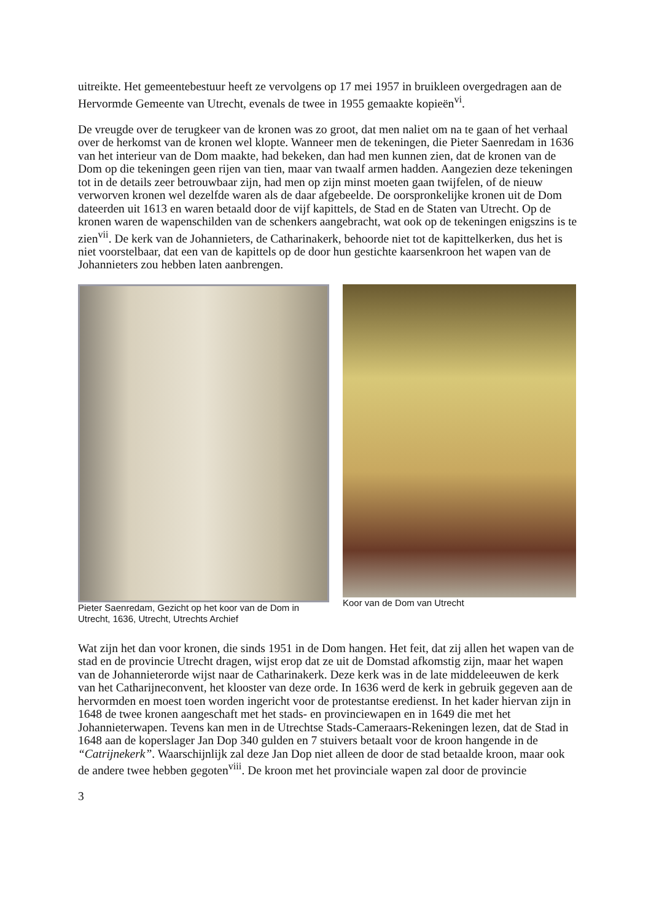uitreikte. Het gemeentebestuur heeft ze vervolgens op 17 mei 1957 in bruikleen overgedragen aan de Hervormde Gemeente van Utrecht, evenals de twee in 1955 gemaakte kopieën<sup>vi</sup>.
De vreugde over de terugkeer van de kronen was zo groot, dat men naliet om na te gaan of het verhaal over de herkomst van de kronen wel klopte. Wanneer men de tekeningen, die Pieter Saenredam in 1636 van het interieur van de Dom maakte, had bekeken, dan had men kunnen zien, dat de kronen van de Dom op die tekeningen geen rijen van tien, maar van twaalf armen hadden. Aangezien deze tekeningen tot in de details zeer betrouwbaar zijn, had men op zijn minst moeten gaan twijfelen, of de nieuw verworven kronen wel dezelfde waren als de daar afgebeelde. De oorspronkelijke kronen uit de Dom dateerden uit 1613 en waren betaald door de vijf kapittels, de Stad en de Staten van Utrecht. Op de kronen waren de wapenschilden van de schenkers aangebracht, wat ook op de tekeningen enigszins is te zien<sup>vii</sup>. De kerk van de Johannieters, de Catharinakerk, behoorde niet tot de kapittelkerken, dus het is niet voorstelbaar, dat een van de kapittels op de door hun gestichte kaarsenkroon het wapen van de Johannieters zou hebben laten aanbrengen.
Pieter Saenredam, Gezicht op het koor van de Dom in Utrecht, 1636, Utrecht, Utrechts Archief
Koor van de Dom van Utrecht
Wat zijn het dan voor kronen, die sinds 1951 in de Dom hangen. Het feit, dat zij allen het wapen van de stad en de provincie Utrecht dragen, wijst erop dat ze uit de Domstad afkomstig zijn, maar het wapen van de Johannieterorde wijst naar de Catharinakerk. Deze kerk was in de late middeleeuwen de kerk van het Catharijneconvent, het klooster van deze orde. In 1636 werd de kerk in gebruik gegeven aan de hervormden en moest toen worden ingericht voor de protestantse eredienst. In het kader hiervan zijn in 1648 de twee kronen aangeschaft met het stads- en provinciewapen en in 1649 die met het Johannieterwapen. Tevens kan men in de Utrechtse Stads-Cameraars-Rekeningen lezen, dat de Stad in 1648 aan de koperslager Jan Dop 340 gulden en 7 stuivers betaalt voor de kroon hangende in de “Catrijnekerk”. Waarschijnlijk zal deze Jan Dop niet alleen de door de stad betaalde kroon, maar ook de andere twee hebben gegoten<sup>viii</sup>. De kroon met het provinciale wapen zal door de provincie
3